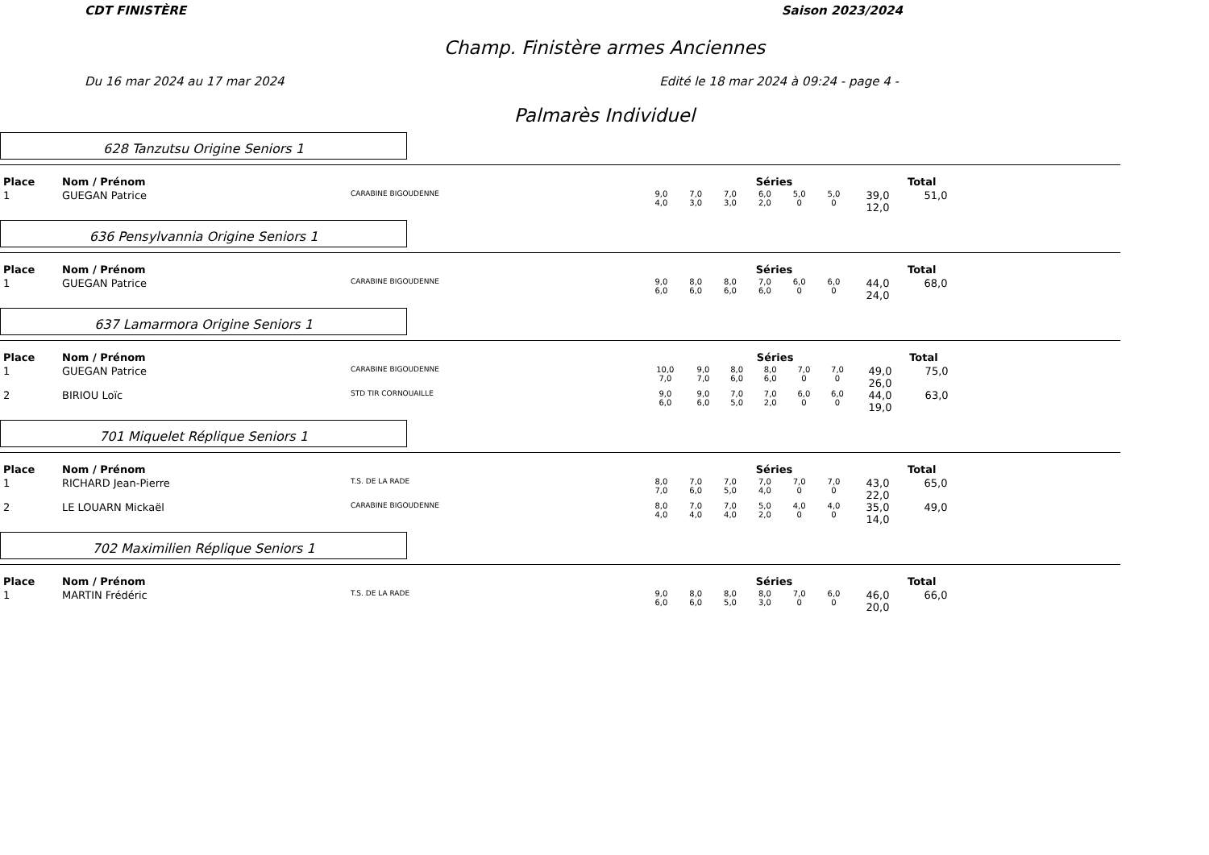CDT FINISTÈRE Saison 2023/2024
Champ. Finistère armes Anciennes
Du 16 mar 2024 au 17 mar 2024 Edité le 18 mar 2024 à 09:24 - page 4 -
Palmarès Individuel
628 Tanzutsu Origine Seniors 1
| Place | Nom / Prénom | | Séries | | | | | | | Total |
| --- | --- | --- | --- | --- | --- | --- | --- | --- | --- | --- |
| 1 | GUEGAN Patrice | CARABINE BIGOUDENNE | 9,0 4,0 | 7,0 3,0 | 7,0 3,0 | 6,0 2,0 | 5,0 0 | 5,0 0 | 39,0 12,0 | 51,0 |
636 Pensylvannia Origine Seniors 1
| Place | Nom / Prénom | | Séries | | | | | | | Total |
| --- | --- | --- | --- | --- | --- | --- | --- | --- | --- | --- |
| 1 | GUEGAN Patrice | CARABINE BIGOUDENNE | 9,0 6,0 | 8,0 6,0 | 8,0 6,0 | 7,0 6,0 | 6,0 0 | 6,0 0 | 44,0 24,0 | 68,0 |
637 Lamarmora Origine Seniors 1
| Place | Nom / Prénom | | Séries | | | | | | | Total |
| --- | --- | --- | --- | --- | --- | --- | --- | --- | --- | --- |
| 1 | GUEGAN Patrice | CARABINE BIGOUDENNE | 10,0 7,0 | 9,0 7,0 | 8,0 6,0 | 8,0 6,0 | 7,0 0 | 7,0 0 | 49,0 26,0 | 75,0 |
| 2 | BIRIOU Loïc | STD TIR CORNOUAILLE | 9,0 6,0 | 9,0 6,0 | 7,0 5,0 | 7,0 2,0 | 6,0 0 | 6,0 0 | 44,0 19,0 | 63,0 |
701 Miquelet Réplique Seniors 1
| Place | Nom / Prénom | | Séries | | | | | | | Total |
| --- | --- | --- | --- | --- | --- | --- | --- | --- | --- | --- |
| 1 | RICHARD Jean-Pierre | T.S. DE LA RADE | 8,0 7,0 | 7,0 6,0 | 7,0 5,0 | 7,0 4,0 | 7,0 0 | 7,0 0 | 43,0 22,0 | 65,0 |
| 2 | LE LOUARN Mickaël | CARABINE BIGOUDENNE | 8,0 4,0 | 7,0 4,0 | 7,0 4,0 | 5,0 2,0 | 4,0 0 | 4,0 0 | 35,0 14,0 | 49,0 |
702 Maximilien Réplique Seniors 1
| Place | Nom / Prénom | | Séries | | | | | | | Total |
| --- | --- | --- | --- | --- | --- | --- | --- | --- | --- | --- |
| 1 | MARTIN Frédéric | T.S. DE LA RADE | 9,0 6,0 | 8,0 6,0 | 8,0 5,0 | 8,0 3,0 | 7,0 0 | 6,0 0 | 46,0 20,0 | 66,0 |